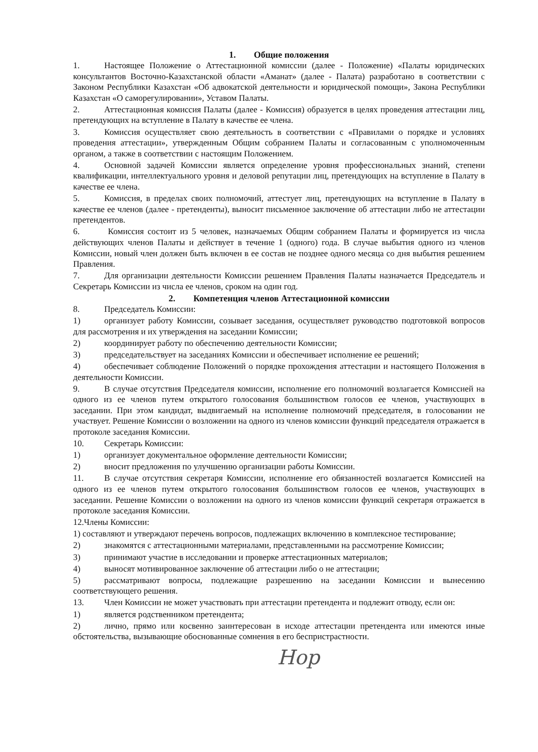1. Общие положения
1. Настоящее Положение о Аттестационной комиссии (далее - Положение) «Палаты юридических консультантов Восточно-Казахстанской области «Аманат» (далее - Палата) разработано в соответствии с Законом Республики Казахстан «Об адвокатской деятельности и юридической помощи», Закона Республики Казахстан «О саморегулировании», Уставом Палаты.
2. Аттестационная комиссия Палаты (далее - Комиссия) образуется в целях проведения аттестации лиц, претендующих на вступление в Палату в качестве ее члена.
3. Комиссия осуществляет свою деятельность в соответствии с «Правилами о порядке и условиях проведения аттестации», утвержденным Общим собранием Палаты и согласованным с уполномоченным органом, а также в соответствии с настоящим Положением.
4. Основной задачей Комиссии является определение уровня профессиональных знаний, степени квалификации, интеллектуального уровня и деловой репутации лиц, претендующих на вступление в Палату в качестве ее члена.
5. Комиссия, в пределах своих полномочий, аттестует лиц, претендующих на вступление в Палату в качестве ее членов (далее - претенденты), выносит письменное заключение об аттестации либо не аттестации претендентов.
6. Комиссия состоит из 5 человек, назначаемых Общим собранием Палаты и формируется из числа действующих членов Палаты и действует в течение 1 (одного) года. В случае выбытия одного из членов Комиссии, новый член должен быть включен в ее состав не позднее одного месяца со дня выбытия решением Правления.
7. Для организации деятельности Комиссии решением Правления Палаты назначается Председатель и Секретарь Комиссии из числа ее членов, сроком на один год.
2. Компетенция членов Аттестационной комиссии
8. Председатель Комиссии:
1) организует работу Комиссии, созывает заседания, осуществляет руководство подготовкой вопросов для рассмотрения и их утверждения на заседании Комиссии;
2) координирует работу по обеспечению деятельности Комиссии;
3) председательствует на заседаниях Комиссии и обеспечивает исполнение ее решений;
4) обеспечивает соблюдение Положений о порядке прохождения аттестации и настоящего Положения в деятельности Комиссии.
9. В случае отсутствия Председателя комиссии, исполнение его полномочий возлагается Комиссией на одного из ее членов путем открытого голосования большинством голосов ее членов, участвующих в заседании. При этом кандидат, выдвигаемый на исполнение полномочий председателя, в голосовании не участвует. Решение Комиссии о возложении на одного из членов комиссии функций председателя отражается в протоколе заседания Комиссии.
10. Секретарь Комиссии:
1) организует документальное оформление деятельности Комиссии;
2) вносит предложения по улучшению организации работы Комиссии.
11. В случае отсутствия секретаря Комиссии, исполнение его обязанностей возлагается Комиссией на одного из ее членов путем открытого голосования большинством голосов ее членов, участвующих в заседании. Решение Комиссии о возложении на одного из членов комиссии функций секретаря отражается в протоколе заседания Комиссии.
12.Члены Комиссии:
1) составляют и утверждают перечень вопросов, подлежащих включению в комплексное тестирование;
2) знакомятся с аттестационными материалами, представленными на рассмотрение Комиссии;
3) принимают участие в исследовании и проверке аттестационных материалов;
4) выносят мотивированное заключение об аттестации либо о не аттестации;
5) рассматривают вопросы, подлежащие разрешению на заседании Комиссии и вынесению соответствующего решения.
13. Член Комиссии не может участвовать при аттестации претендента и подлежит отводу, если он:
1) является родственником претендента;
2) лично, прямо или косвенно заинтересован в исходе аттестации претендента или имеются иные обстоятельства, вызывающие обоснованные сомнения в его беспристрастности.
Hop